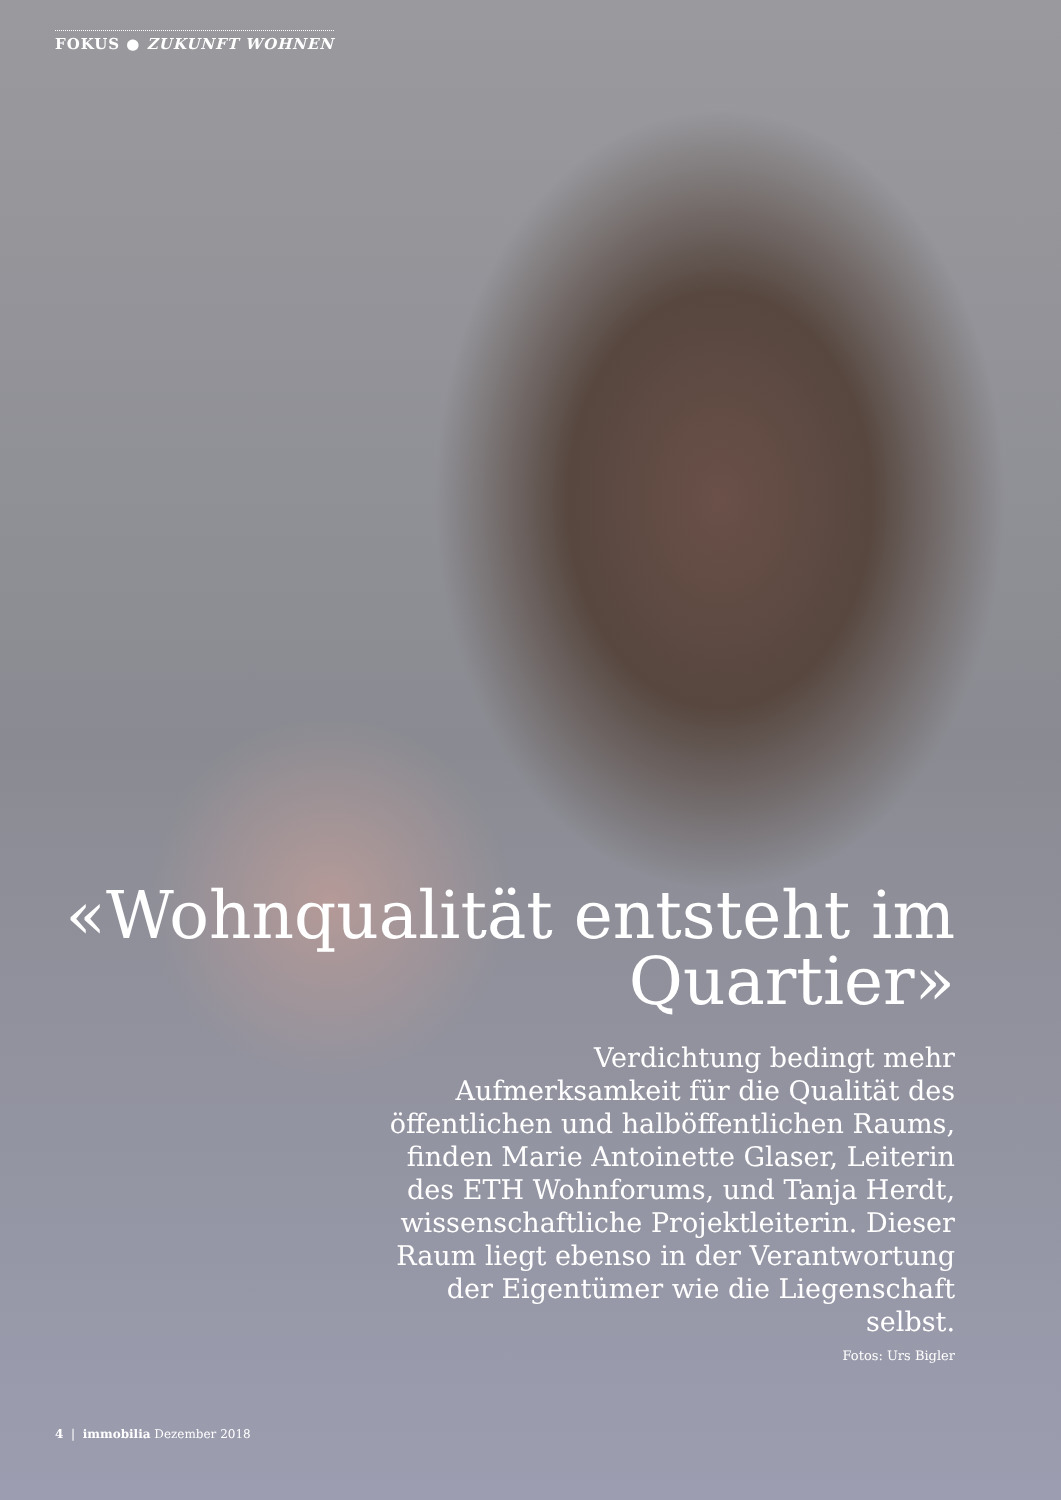FOKUS ● ZUKUNFT WOHNEN
«Wohnqualität entsteht im Quartier»
Verdichtung bedingt mehr Aufmerksamkeit für die Qualität des öffentlichen und halböffentlichen Raums, finden Marie Antoinette Glaser, Leiterin des ETH Wohnforums, und Tanja Herdt, wissenschaftliche Projektleiterin. Dieser Raum liegt ebenso in der Verantwortung der Eigentümer wie die Liegenschaft selbst.
Fotos: Urs Bigler
4 | immobilia Dezember 2018